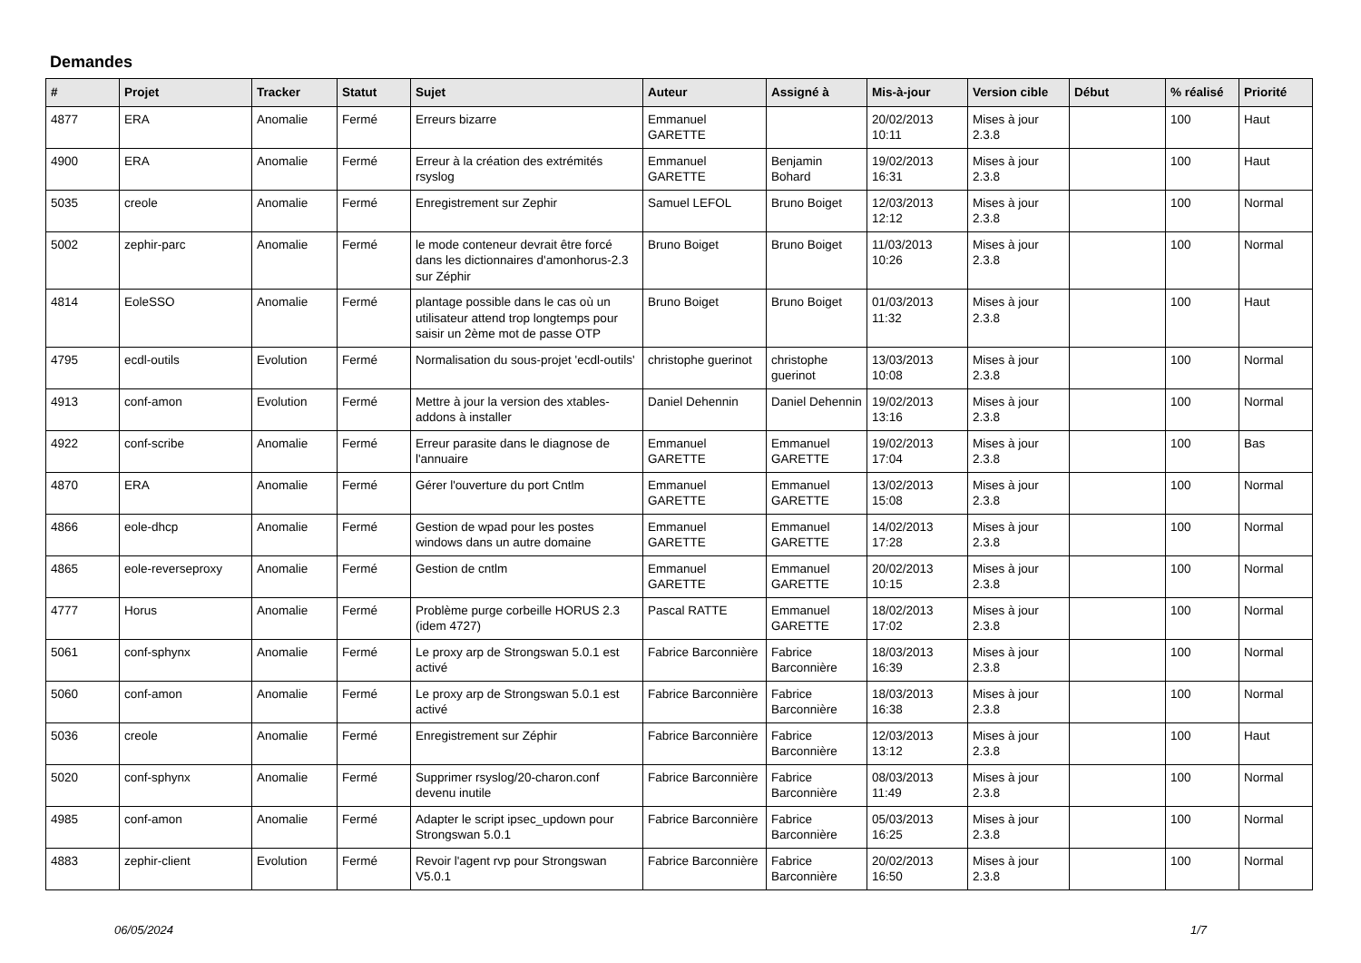Demandes
| # | Projet | Tracker | Statut | Sujet | Auteur | Assigné à | Mis-à-jour | Version cible | Début | % réalisé | Priorité |
| --- | --- | --- | --- | --- | --- | --- | --- | --- | --- | --- | --- |
| 4877 | ERA | Anomalie | Fermé | Erreurs bizarre | Emmanuel GARETTE | | 20/02/2013 10:11 | Mises à jour 2.3.8 | | 100 | Haut |
| 4900 | ERA | Anomalie | Fermé | Erreur à la création des extrémités rsyslog | Emmanuel GARETTE | Benjamin Bohard | 19/02/2013 16:31 | Mises à jour 2.3.8 | | 100 | Haut |
| 5035 | creole | Anomalie | Fermé | Enregistrement sur Zephir | Samuel LEFOL | Bruno Boiget | 12/03/2013 12:12 | Mises à jour 2.3.8 | | 100 | Normal |
| 5002 | zephir-parc | Anomalie | Fermé | le mode conteneur devrait être forcé dans les dictionnaires d'amonhorus-2.3 sur Zéphir | Bruno Boiget | Bruno Boiget | 11/03/2013 10:26 | Mises à jour 2.3.8 | | 100 | Normal |
| 4814 | EoleSSO | Anomalie | Fermé | plantage possible dans le cas où un utilisateur attend trop longtemps pour saisir un 2ème mot de passe OTP | Bruno Boiget | Bruno Boiget | 01/03/2013 11:32 | Mises à jour 2.3.8 | | 100 | Haut |
| 4795 | ecdl-outils | Evolution | Fermé | Normalisation du sous-projet 'ecdl-outils' | christophe guerinot | christophe guerinot | 13/03/2013 10:08 | Mises à jour 2.3.8 | | 100 | Normal |
| 4913 | conf-amon | Evolution | Fermé | Mettre à jour la version des xtables-addons à installer | Daniel Dehennin | Daniel Dehennin | 19/02/2013 13:16 | Mises à jour 2.3.8 | | 100 | Normal |
| 4922 | conf-scribe | Anomalie | Fermé | Erreur parasite dans le diagnose de l'annuaire | Emmanuel GARETTE | Emmanuel GARETTE | 19/02/2013 17:04 | Mises à jour 2.3.8 | | 100 | Bas |
| 4870 | ERA | Anomalie | Fermé | Gérer l'ouverture du port Cntlm | Emmanuel GARETTE | Emmanuel GARETTE | 13/02/2013 15:08 | Mises à jour 2.3.8 | | 100 | Normal |
| 4866 | eole-dhcp | Anomalie | Fermé | Gestion de wpad pour les postes windows dans un autre domaine | Emmanuel GARETTE | Emmanuel GARETTE | 14/02/2013 17:28 | Mises à jour 2.3.8 | | 100 | Normal |
| 4865 | eole-reverseproxy | Anomalie | Fermé | Gestion de cntlm | Emmanuel GARETTE | Emmanuel GARETTE | 20/02/2013 10:15 | Mises à jour 2.3.8 | | 100 | Normal |
| 4777 | Horus | Anomalie | Fermé | Problème purge corbeille HORUS 2.3 (idem 4727) | Pascal RATTE | Emmanuel GARETTE | 18/02/2013 17:02 | Mises à jour 2.3.8 | | 100 | Normal |
| 5061 | conf-sphynx | Anomalie | Fermé | Le proxy arp de Strongswan 5.0.1 est activé | Fabrice Barconnière | Fabrice Barconnière | 18/03/2013 16:39 | Mises à jour 2.3.8 | | 100 | Normal |
| 5060 | conf-amon | Anomalie | Fermé | Le proxy arp de Strongswan 5.0.1 est activé | Fabrice Barconnière | Fabrice Barconnière | 18/03/2013 16:38 | Mises à jour 2.3.8 | | 100 | Normal |
| 5036 | creole | Anomalie | Fermé | Enregistrement sur Zéphir | Fabrice Barconnière | Fabrice Barconnière | 12/03/2013 13:12 | Mises à jour 2.3.8 | | 100 | Haut |
| 5020 | conf-sphynx | Anomalie | Fermé | Supprimer rsyslog/20-charon.conf devenu inutile | Fabrice Barconnière | Fabrice Barconnière | 08/03/2013 11:49 | Mises à jour 2.3.8 | | 100 | Normal |
| 4985 | conf-amon | Anomalie | Fermé | Adapter le script ipsec_updown pour Strongswan 5.0.1 | Fabrice Barconnière | Fabrice Barconnière | 05/03/2013 16:25 | Mises à jour 2.3.8 | | 100 | Normal |
| 4883 | zephir-client | Evolution | Fermé | Revoir l'agent rvp pour Strongswan V5.0.1 | Fabrice Barconnière | Fabrice Barconnière | 20/02/2013 16:50 | Mises à jour 2.3.8 | | 100 | Normal |
06/05/2024 1/7